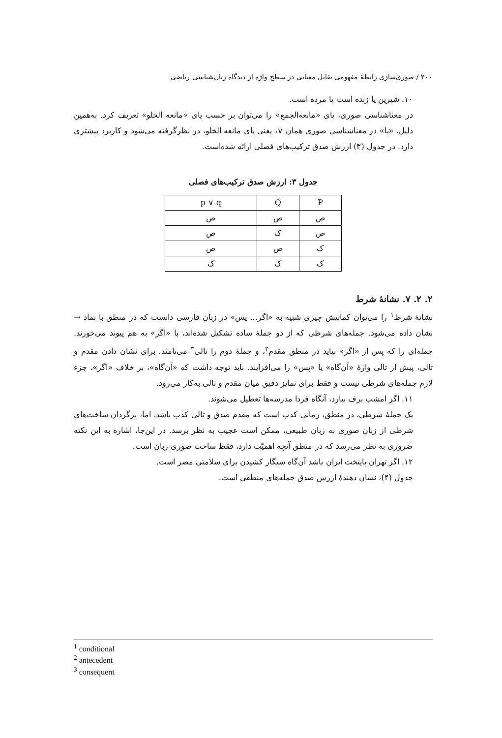۲۰۰ / صوری‌سازی رابطهٔ مفهومی تقابل معنایی در سطح واژه از دیدگاه زبان‌شناسی ریاضی
۱۰. شیرین یا زنده است یا مرده است.
در معناشناسی صوری، یای «مانعةالجمع» را می‌توان بر حسب یای «مانعه الخلو» تعریف کرد. به‌همین دلیل، «یا» در معناشناسی صوری همان ∨، یعنی یای مانعه الخلو، در نظرگرفته می‌شود و کاربرد بیشتری دارد. در جدول (۳) ارزش صدق ترکیب‌های فصلی ارائه شده‌است.
جدول ۳: ارزش صدق ترکیب‌های فصلی
| P | Q | p ∨ q |
| --- | --- | --- |
| ص | ص | ص |
| ص | ک | ص |
| ک | ص | ص |
| ک | ک | ک |
۲. ۲. ۷. نشانهٔ شرط
نشانهٔ شرط<sup>۱</sup> را می‌توان کمابیش چیزی شبیه به «اگر... پس» در زبان فارسی دانست که در منطق با نماد → نشان داده می‌شود. جمله‌های شرطی که از دو جملهٔ ساده تشکیل شده‌اند، با «اگر» به هم پیوند می‌خورند. جمله‌ای را که پس از «اگر» بیاید در منطق مقدم<sup>۲</sup>، و جملهٔ دوم را تالی<sup>۳</sup> می‌نامند. برای نشان دادن مقدم و تالی، پیش از تالی واژهٔ «آن‌گاه» یا «پس» را می‌افزایند. باید توجه داشت که «آن‌گاه»، بر خلاف «اگر»، جزء لازم جمله‌های شرطی نیست و فقط برای تمایز دقیق میان مقدم و تالی به‌کار می‌رود.
۱۱. اگر امشب برف ببارد، آنگاه فردا مدرسه‌ها تعطیل می‌شوند.
یک جملهٔ شرطی، در منطق، زمانی کذب است که مقدم صدق و تالی کذب باشد. اما، برگردان ساخت‌های شرطی از زبان صوری به زبان طبیعی، ممکن است عجیب به نظر برسد. در این‌جا، اشاره به این نکته ضروری به نظر می‌رسد که در منطق آنچه اهمیّت دارد، فقط ساخت صوری زبان است.
۱۲. اگر تهران پایتخت ایران باشد آن‌گاه سیگار کشیدن برای سلامتی مضر است.
جدول (۴)، نشان دهندهٔ ارزش صدق جمله‌های منطقی است.
<sup>1</sup> conditional
<sup>2</sup> antecedent
<sup>3</sup> consequent